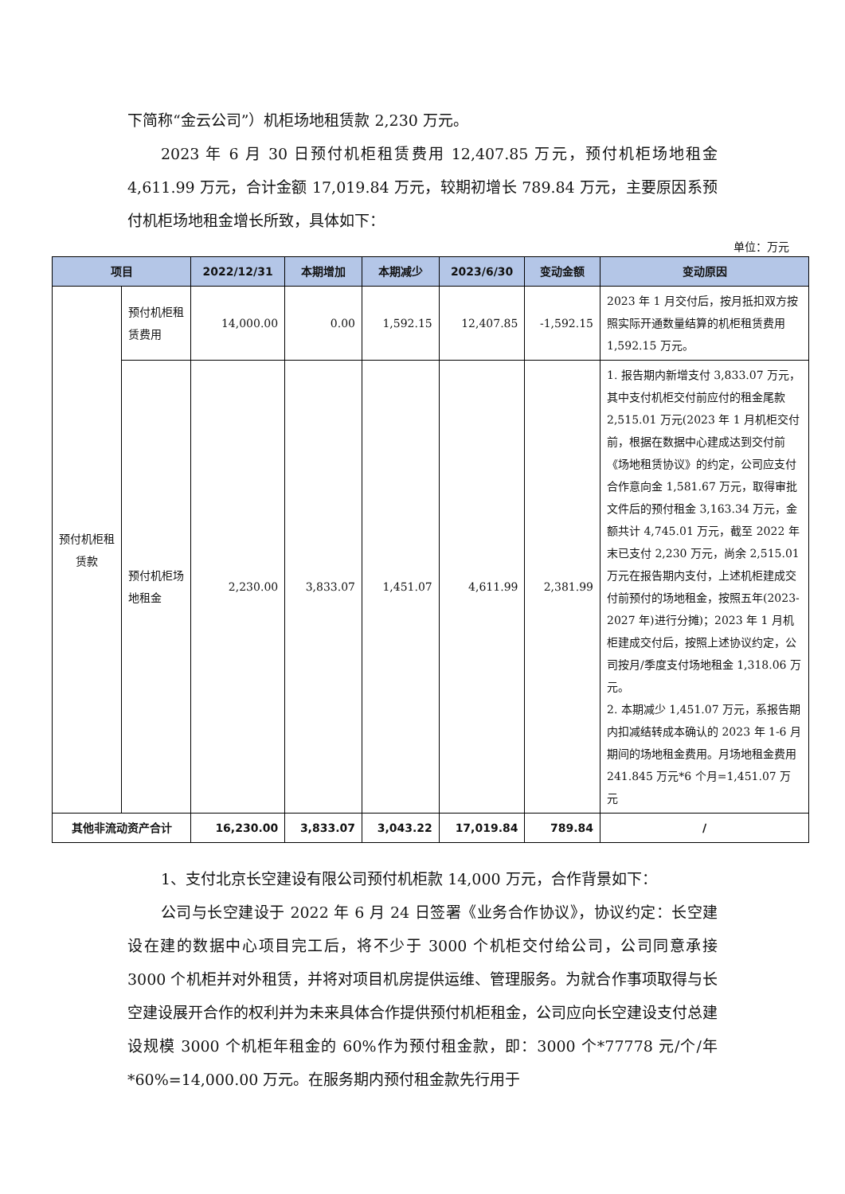下简称“金云公司”）机柜场地租赁款 2,230 万元。
2023 年 6 月 30 日预付机柜租赁费用 12,407.85 万元，预付机柜场地租金 4,611.99 万元，合计金额 17,019.84 万元，较期初增长 789.84 万元，主要原因系预付机柜场地租金增长所致，具体如下：
单位：万元
| 项目 | | 2022/12/31 | 本期增加 | 本期减少 | 2023/6/30 | 变动金额 | 变动原因 |
| --- | --- | --- | --- | --- | --- | --- | --- |
| 预付机柜租赁款 | 预付机柜租赁费用 | 14,000.00 | 0.00 | 1,592.15 | 12,407.85 | -1,592.15 | 2023 年 1 月交付后，按月抵扣双方按照实际开通数量结算的机柜租赁费用 1,592.15 万元。 |
| | 预付机柜场地租金 | 2,230.00 | 3,833.07 | 1,451.07 | 4,611.99 | 2,381.99 | 1. 报告期内新增支付 3,833.07 万元，其中支付机柜交付前应付的租金尾款 2,515.01 万元(2023 年 1 月机柜交付前，根据在数据中心建成达到交付前《场地租赁协议》的约定，公司应支付合作意向金 1,581.67 万元，取得审批文件后的预付租金 3,163.34 万元，金额共计 4,745.01 万元，截至 2022 年末已支付 2,230 万元，尚余 2,515.01 万元在报告期内支付，上述机柜建成交付前预付的场地租金，按照五年(2023-2027 年)进行分摊)；2023 年 1 月机柜建成交付后，按照上述协议约定，公司按月/季度支付场地租金 1,318.06 万元。 2. 本期减少 1,451.07 万元，系报告期内扣减结转成本确认的 2023 年 1-6 月期间的场地租金费用。月场地租金费用 241.845 万元*6 个月=1,451.07 万元 |
| 其他非流动资产合计 | | 16,230.00 | 3,833.07 | 3,043.22 | 17,019.84 | 789.84 | / |
1、支付北京长空建设有限公司预付机柜款 14,000 万元，合作背景如下：
公司与长空建设于 2022 年 6 月 24 日签署《业务合作协议》，协议约定：长空建设在建的数据中心项目完工后，将不少于 3000 个机柜交付给公司，公司同意承接 3000 个机柜并对外租赁，并将对项目机房提供运维、管理服务。为就合作事项取得与长空建设展开合作的权利并为未来具体合作提供预付机柜租金，公司应向长空建设支付总建设规模 3000 个机柜年租金的 60%作为预付租金款，即：3000 个*77778 元/个/年*60%=14,000.00 万元。在服务期内预付租金款先行用于